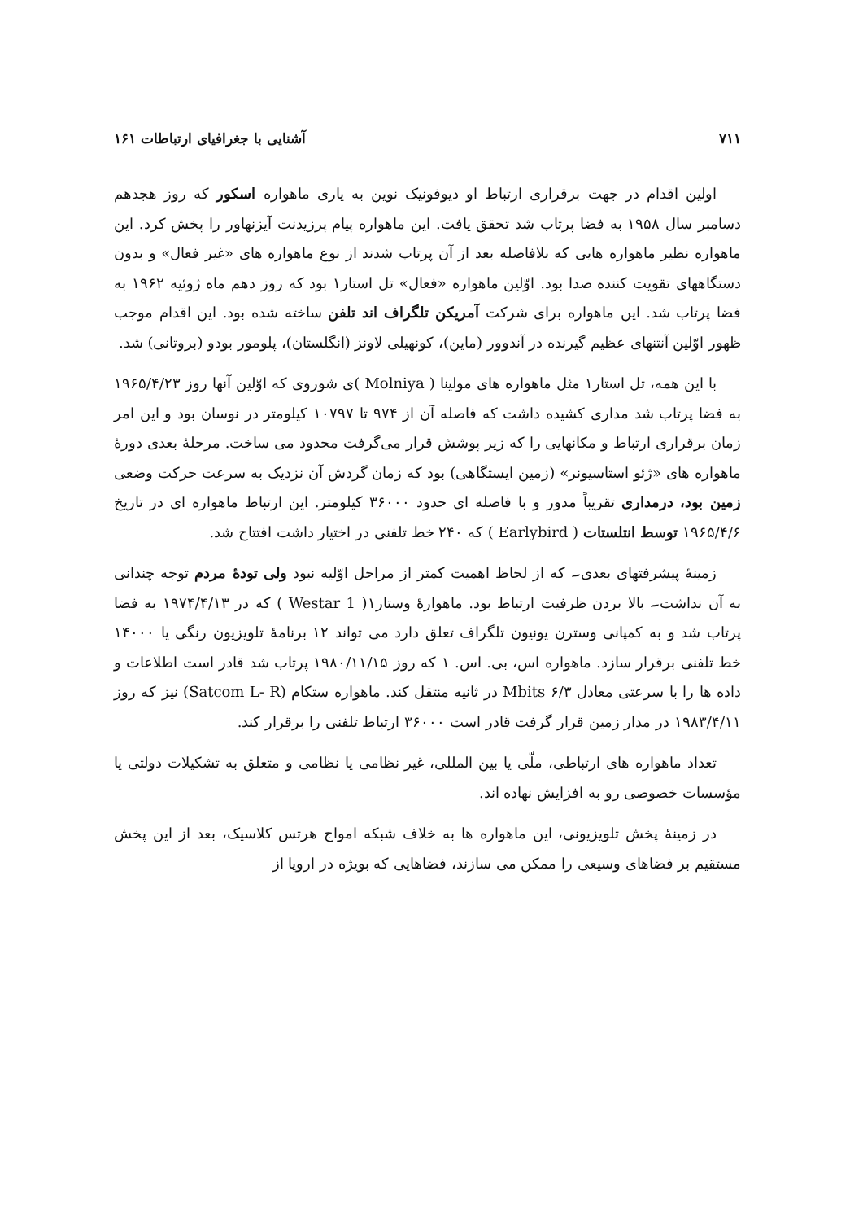۷۱۱ آشنایی با جغرافیای ارتباطات ۱۶۱
اولین اقدام در جهت برقراری ارتباط او دیوفونیک نوین به یاری ماهواره اسکور که روز هجدهم دسامبر سال ۱۹۵۸ به فضا پرتاب شد تحقق یافت. این ماهواره پیام پرزیدنت آیزنهاور را پخش کرد. این ماهواره نظیر ماهواره هایی که بلافاصله بعد از آن پرتاب شدند از نوع ماهواره های «غیر فعال» و بدون دستگاههای تقویت کننده صدا بود. اوّلین ماهواره «فعال» تل استار۱ بود که روز دهم ماه ژوئیه ۱۹۶۲ به فضا پرتاب شد. این ماهواره برای شرکت آمریکن تلگراف اند تلفن ساخته شده بود. این اقدام موجب ظهور اوّلین آنتنهای عظیم گیرنده در آندوور (ماین)، کونهیلی لاونز (انگلستان)، پلومور بودو (بروتانی) شد.
با این همه، تل استار۱ مثل ماهواره های مولینا ( Molniya )ی شوروی که اوّلین آنها روز ۱۹۶۵/۴/۲۳ به فضا پرتاب شد مداری کشیده داشت که فاصله آن از ۹۷۴ تا ۱۰۷۹۷ کیلومتر در نوسان بود و این امر زمان برقراری ارتباط و مکانهایی را که زیر پوشش قرار می‌گرفت محدود می ساخت. مرحلهٔ بعدی دورهٔ ماهواره های «ژئو استاسیونر» (زمین ایستگاهی) بود که زمان گردش آن نزدیک به سرعت حرکت وضعی زمین بود، درمداری تقریباً مدور و با فاصله ای حدود ۳۶۰۰۰ کیلومتر. این ارتباط ماهواره ای در تاریخ ۱۹۶۵/۴/۶ توسط انتلستات ( Earlybird ) که ۲۴۰ خط تلفنی در اختیار داشت افتتاح شد.
زمینهٔ پیشرفتهای بعدی۔ که از لحاظ اهمیت کمتر از مراحل اوّلیه نبود ولی تودهٔ مردم توجه چندانی به آن نداشت۔ بالا بردن ظرفیت ارتباط بود. ماهوارهٔ وستار۱( Westar 1 ) که در ۱۹۷۴/۴/۱۳ به فضا پرتاب شد و به کمپانی وسترن یونیون تلگراف تعلق دارد می تواند ۱۲ برنامهٔ تلویزیون رنگی یا ۱۴۰۰۰ خط تلفنی برقرار سازد. ماهواره اس، بی. اس. ۱ که روز ۱۹۸۰/۱۱/۱۵ پرتاب شد قادر است اطلاعات و داده ها را با سرعتی معادل ۶/۳ Mbits در ثانیه منتقل کند. ماهواره ستکام (Satcom L- R) نیز که روز ۱۹۸۳/۴/۱۱ در مدار زمین قرار گرفت قادر است ۳۶۰۰۰ ارتباط تلفنی را برقرار کند.
تعداد ماهواره های ارتباطی، ملّی یا بین المللی، غیر نظامی یا نظامی و متعلق به تشکیلات دولتی یا مؤسسات خصوصی رو به افزایش نهاده اند.
در زمینهٔ پخش تلویزیونی، این ماهواره ها به خلاف شبکه امواج هرتس کلاسیک، بعد از این پخش مستقیم بر فضاهای وسیعی را ممکن می سازند، فضاهایی که بویژه در اروپا از